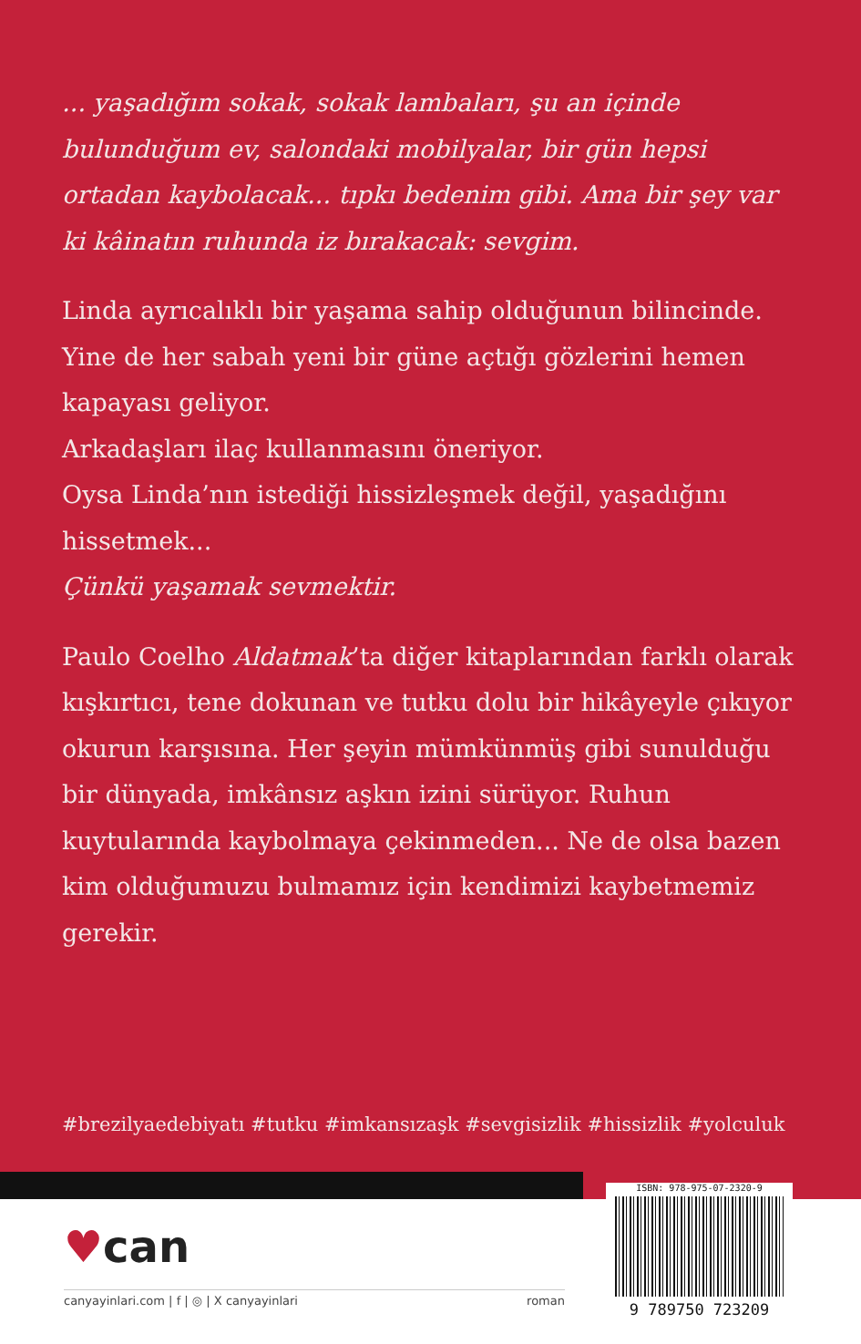... yaşadığım sokak, sokak lambaları, şu an içinde bulunduğum ev, salondaki mobilyalar, bir gün hepsi ortadan kaybolacak... tıpkı bedenim gibi. Ama bir şey var ki kâinatın ruhunda iz bırakacak: sevgim.
Linda ayrıcalıklı bir yaşama sahip olduğunun bilincinde. Yine de her sabah yeni bir güne açtığı gözlerini hemen kapayası geliyor.
Arkadaşları ilaç kullanmasını öneriyor.
Oysa Linda’nın istediği hissizleşmek değil, yaşadığını hissetmek...
Çünkü yaşamak sevmektir.
Paulo Coelho Aldatmak’ta diğer kitaplarından farklı olarak kışkırtıcı, tene dokunan ve tutku dolu bir hikâyeyle çıkıyor okurun karşısına. Her şeyin mümkünmüş gibi sunulduğu bir dünyada, imkânsız aşkın izini sürüyor. Ruhun kuytularında kaybolmaya çekinmeden... Ne de olsa bazen kim olduğumuzu bulmamız için kendimizi kaybetmemiz gerekir.
#brezilyaedebiyatı #tutku #imkansızaşk #sevgisizlik #hissizlik #yolculuk
♥can
canyayinlari.com | f | ◎ | X canyayinlari roman
ISBN: 978-975-07-2320-9
9 789750 723209